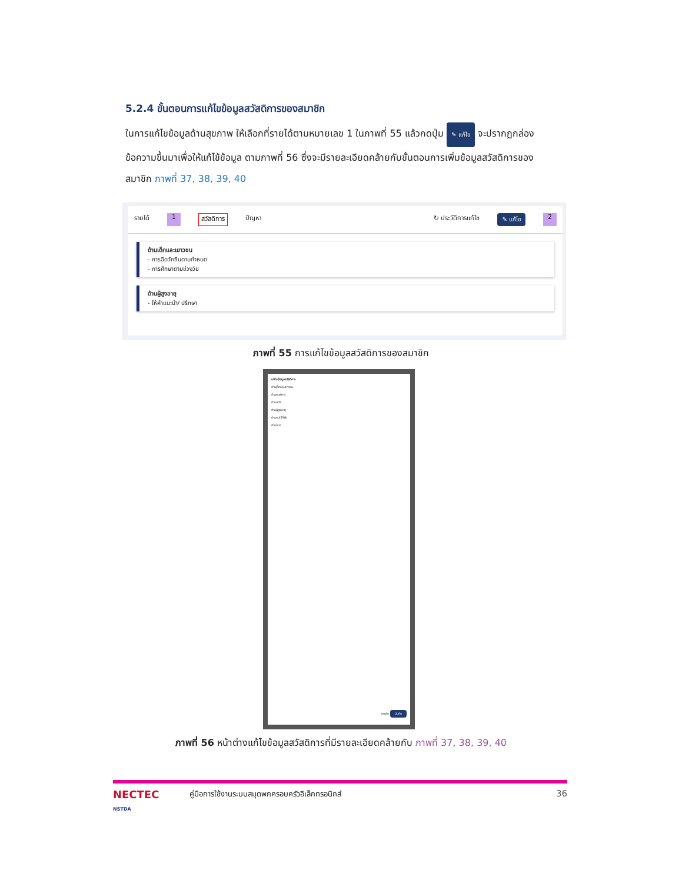5.2.4 ขั้นตอนการแก้ไขข้อมูลสวัสดิการของสมาชิก
ในการแก้ไขข้อมูลด้านสุขภาพ ให้เลือกที่รายได้ตามหมายเลข 1 ในภาพที่ 55 แล้วกดปุ่ม ✎ แก้ไข จะปรากฏกล่องข้อความขึ้นมาเพื่อให้แก้ไข้ข้อมูล ตามภาพที่ 56 ซึ่งจะมีรายละเอียดคล้ายกับขั้นตอนการเพิ่มข้อมูลสวัสดิการของสมาชิก ภาพที่ 37, 38, 39, 40
รายได้ 1 สวัสดิการ ปัญหา ↻ ประวัติการแก้ไข ✎ แก้ไข 2
ด้านเด็กและเยาวชน
- การฉีดวัคซีนตามกำหนด
- การศึกษาตามช่วงวัย
ด้านผู้สูงอายุ
- ให้คำแนะนำ/ ปรึกษา
ภาพที่ 55 การแก้ไขข้อมูลสวัสดิการของสมาชิก
แก้ไขข้อมูลสวัสดิการ
ด้านเด็กและเยาวชน
ด้านคนพิการ
ด้านสตรี
ด้านผู้สูงอายุ
ด้านคนไร้ที่พึ่ง
ด้านอื่นๆ
ยกเลิก บันทึก
ภาพที่ 56 หน้าต่างแก้ไขข้อมูลสวัสดิการที่มีรายละเอียดคล้ายกับ ภาพที่ 37, 38, 39, 40
NECTEC
NSTDA คู่มือการใช้งานระบบสมุดพกครอบครัวอิเล็กทรอนิกส์ 36